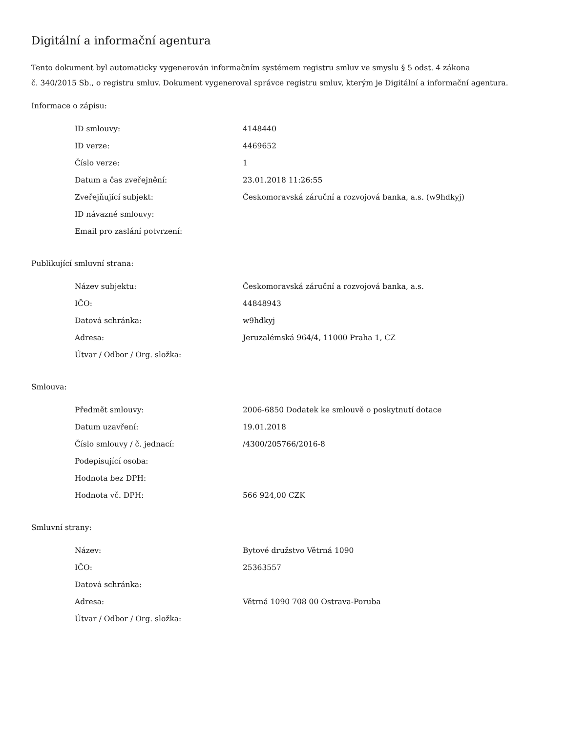Digitální a informační agentura
Tento dokument byl automaticky vygenerován informačním systémem registru smluv ve smyslu § 5 odst. 4 zákona
č. 340/2015 Sb., o registru smluv. Dokument vygeneroval správce registru smluv, kterým je Digitální a informační agentura.
Informace o zápisu:
| ID smlouvy: | 4148440 |
| ID verze: | 4469652 |
| Číslo verze: | 1 |
| Datum a čas zveřejnění: | 23.01.2018 11:26:55 |
| Zveřejňující subjekt: | Českomoravská záruční a rozvojová banka, a.s. (w9hdkyj) |
| ID návazné smlouvy: | |
| Email pro zaslání potvrzení: | |
Publikující smluvní strana:
| Název subjektu: | Českomoravská záruční a rozvojová banka, a.s. |
| IČO: | 44848943 |
| Datová schránka: | w9hdkyj |
| Adresa: | Jeruzalémská 964/4, 11000 Praha 1, CZ |
| Útvar / Odbor / Org. složka: | |
Smlouva:
| Předmět smlouvy: | 2006-6850 Dodatek ke smlouvě o poskytnutí dotace |
| Datum uzavření: | 19.01.2018 |
| Číslo smlouvy / č. jednací: | /4300/205766/2016-8 |
| Podepisující osoba: | |
| Hodnota bez DPH: | |
| Hodnota vč. DPH: | 566 924,00 CZK |
Smluvní strany:
| Název: | Bytové družstvo Větrná 1090 |
| IČO: | 25363557 |
| Datová schránka: | |
| Adresa: | Větrná 1090 708 00 Ostrava-Poruba |
| Útvar / Odbor / Org. složka: | |